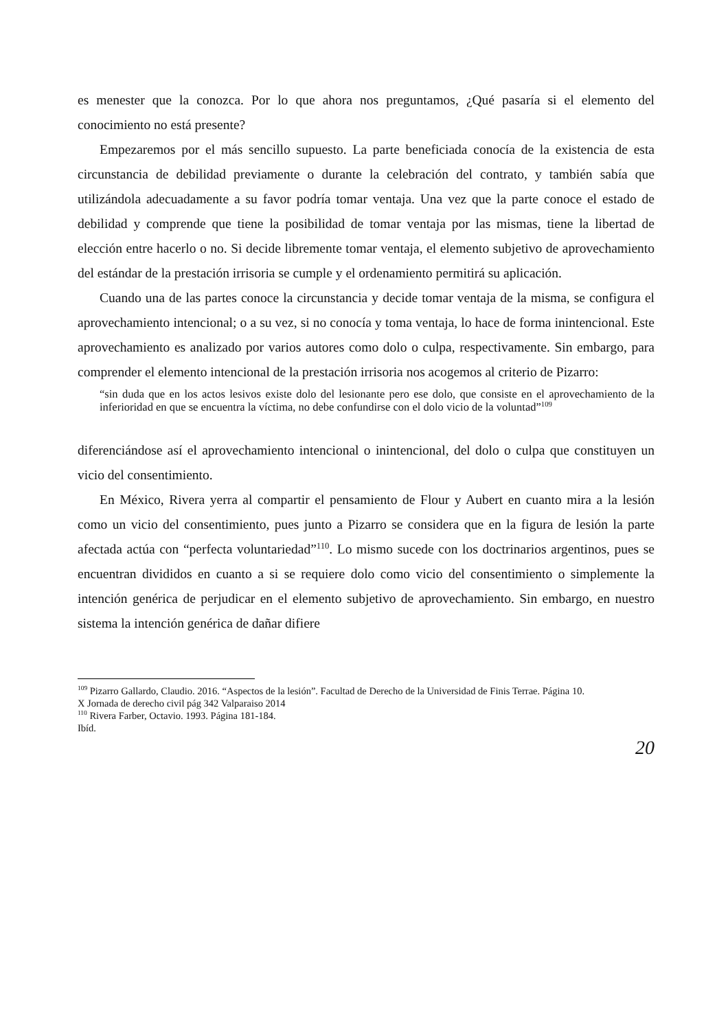es menester que la conozca. Por lo que ahora nos preguntamos, ¿Qué pasaría si el elemento del conocimiento no está presente?
Empezaremos por el más sencillo supuesto. La parte beneficiada conocía de la existencia de esta circunstancia de debilidad previamente o durante la celebración del contrato, y también sabía que utilizándola adecuadamente a su favor podría tomar ventaja. Una vez que la parte conoce el estado de debilidad y comprende que tiene la posibilidad de tomar ventaja por las mismas, tiene la libertad de elección entre hacerlo o no. Si decide libremente tomar ventaja, el elemento subjetivo de aprovechamiento del estándar de la prestación irrisoria se cumple y el ordenamiento permitirá su aplicación.
Cuando una de las partes conoce la circunstancia y decide tomar ventaja de la misma, se configura el aprovechamiento intencional; o a su vez, si no conocía y toma ventaja, lo hace de forma inintencional. Este aprovechamiento es analizado por varios autores como dolo o culpa, respectivamente. Sin embargo, para comprender el elemento intencional de la prestación irrisoria nos acogemos al criterio de Pizarro:
“sin duda que en los actos lesivos existe dolo del lesionante pero ese dolo, que consiste en el aprovechamiento de la inferioridad en que se encuentra la víctima, no debe confundirse con el dolo vicio de la voluntad”<sup>109</sup>
diferenciándose así el aprovechamiento intencional o inintencional, del dolo o culpa que constituyen un vicio del consentimiento.
En México, Rivera yerra al compartir el pensamiento de Flour y Aubert en cuanto mira a la lesión como un vicio del consentimiento, pues junto a Pizarro se considera que en la figura de lesión la parte afectada actúa con “perfecta voluntariedad”<sup>110</sup>. Lo mismo sucede con los doctrinarios argentinos, pues se encuentran divididos en cuanto a si se requiere dolo como vicio del consentimiento o simplemente la intención genérica de perjudicar en el elemento subjetivo de aprovechamiento. Sin embargo, en nuestro sistema la intención genérica de dañar difiere
<sup>109</sup> Pizarro Gallardo, Claudio. 2016. “Aspectos de la lesión”. Facultad de Derecho de la Universidad de Finis Terrae. Página 10.
X Jornada de derecho civil pág 342 Valparaiso 2014
<sup>110</sup> Rivera Farber, Octavio. 1993. Página 181-184.
Ibíd.
20